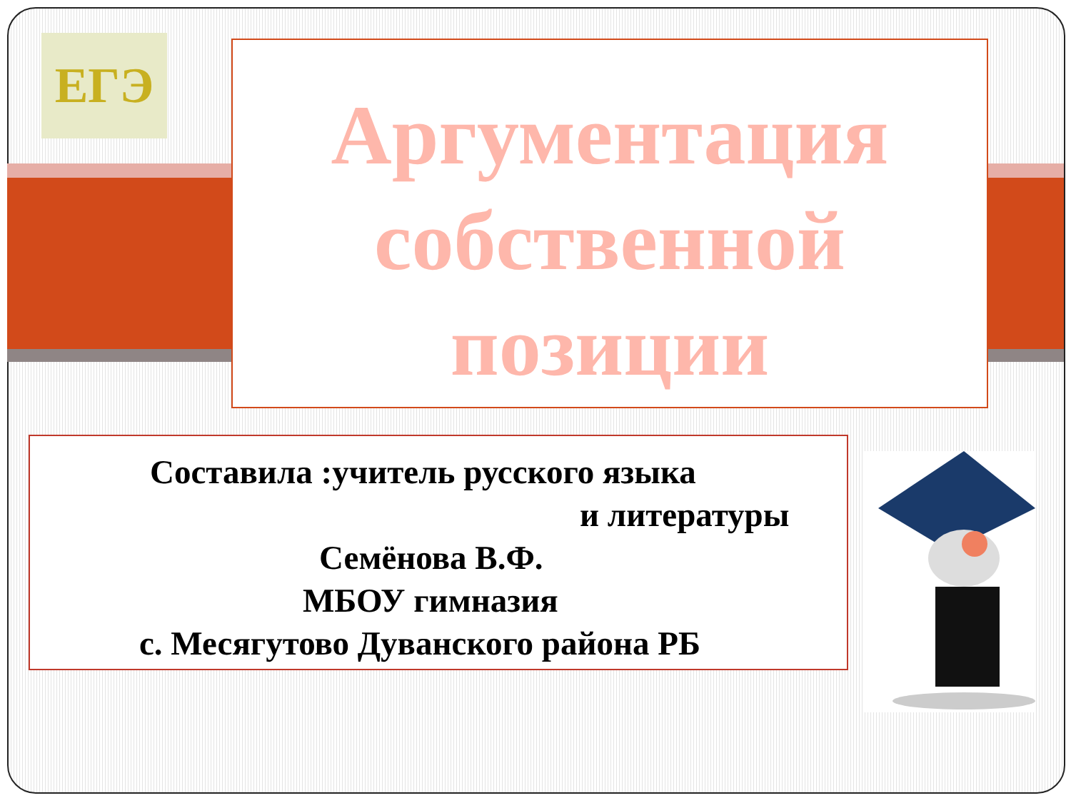ЕГЭ Аргументация собственной позиции
Составила :учитель русского языка
и литературы
Семёнова В.Ф.
МБОУ гимназия
с. Месягутово Дуванского района РБ